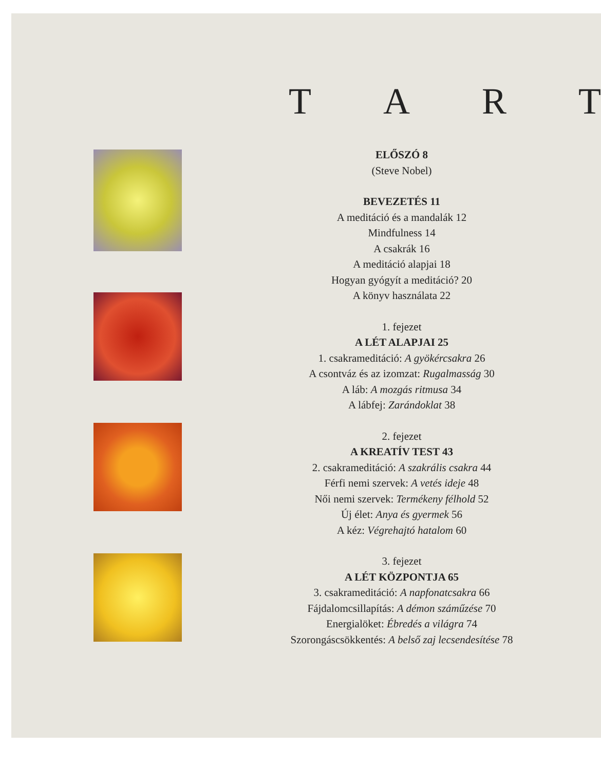T A R T
ELŐSZÓ 8
(Steve Nobel)
BEVEZETÉS 11
A meditáció és a mandalák 12
Mindfulness 14
A csakrák 16
A meditáció alapjai 18
Hogyan gyógyít a meditáció? 20
A könyv használata 22
1. fejezet
A LÉT ALAPJAI 25
1. csakrameditáció: A gyökércsakra 26
A csontváz és az izomzat: Rugalmasság 30
A láb: A mozgás ritmusa 34
A lábfej: Zarándoklat 38
2. fejezet
A KREATÍV TEST 43
2. csakrameditáció: A szakrális csakra 44
Férfi nemi szervek: A vetés ideje 48
Női nemi szervek: Termékeny félhold 52
Új élet: Anya és gyermek 56
A kéz: Végrehajtó hatalom 60
3. fejezet
A LÉT KÖZPONTJA 65
3. csakrameditáció: A napfonatcsakra 66
Fájdalomcsillapítás: A démon száműzése 70
Energialöket: Ébredés a világra 74
Szorongáscsökkentés: A belső zaj lecsendesítése 78